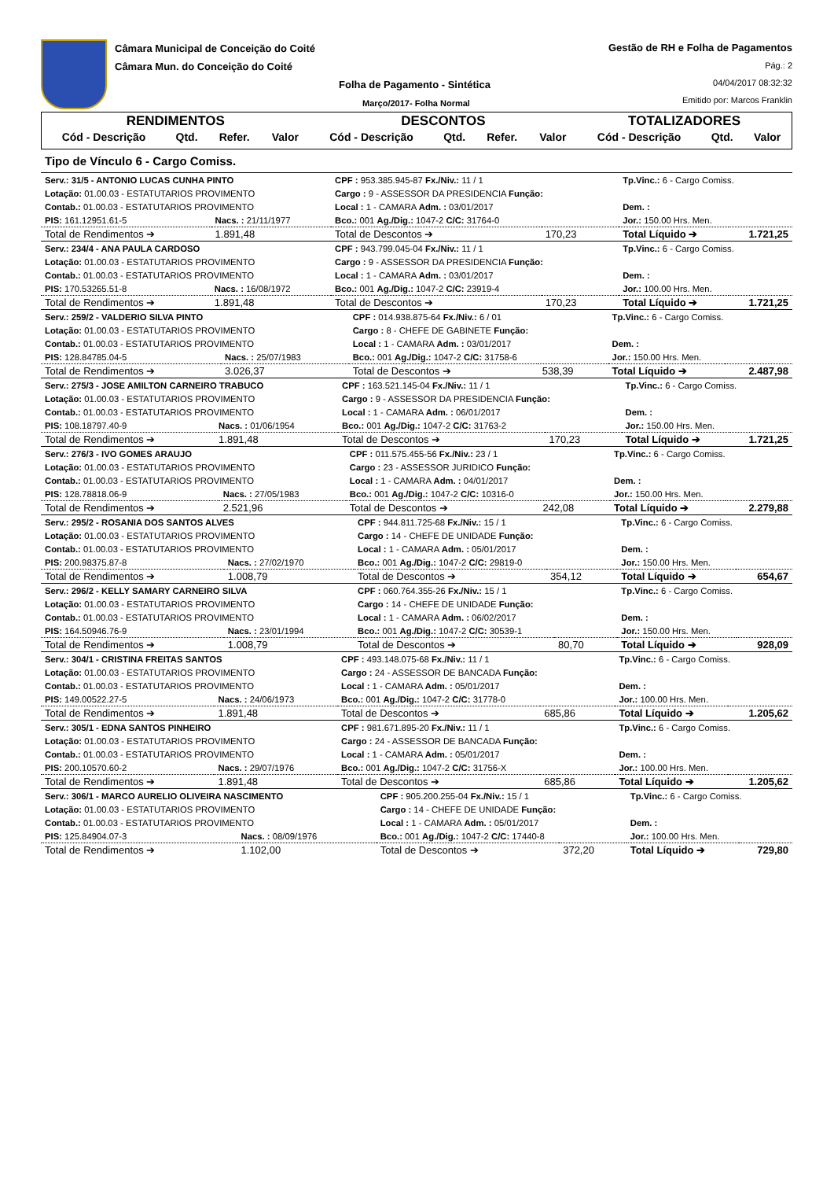Câmara Municipal de Conceição do Coité
Câmara Mun. do Conceição do Coité
Folha de Pagamento - Sintética
Março/2017- Folha Normal
Gestão de RH e Folha de Pagamentos
Pág.: 2
04/04/2017 08:32:32
Emitido por: Marcos Franklin
| RENDIMENTOS | | | | DESCONTOS | | | | TOTALIZADORES | | |
| --- | --- | --- | --- | --- | --- | --- | --- | --- | --- | --- |
| Cód - Descrição | Qtd. | Refer. | Valor | Cód - Descrição | Qtd. | Refer. | Valor | Cód - Descrição | Qtd. | Valor |
Tipo de Vínculo 6 - Cargo Comiss.
| Serv.: 31/5 - ANTONIO LUCAS CUNHA PINTO | | CPF : 953.385.945-87 Fx./Niv.: 11 / 1 | | Tp.Vinc.: 6 - Cargo Comiss. | |
| Lotação: 01.00.03 - ESTATUTARIOS PROVIMENTO | | Cargo : 9 - ASSESSOR DA PRESIDENCIA Função: | | | |
| Contab.: 01.00.03 - ESTATUTARIOS PROVIMENTO | | Local : 1 - CAMARA Adm. : 03/01/2017 | | Dem. : | |
| PIS: 161.12951.61-5 | Nacs. : 21/11/1977 | Bco.: 001 Ag./Dig.: 1047-2 C/C: 31764-0 | | Jor.: 150.00 Hrs. Men. | |
| Total de Rendimentos ➔ | 1.891,48 | Total de Descontos ➔ | 170,23 | Total Líquido ➔ | 1.721,25 |
| Serv.: 234/4 - ANA PAULA CARDOSO | | CPF : 943.799.045-04 Fx./Niv.: 11 / 1 | | Tp.Vinc.: 6 - Cargo Comiss. | |
| Lotação: 01.00.03 - ESTATUTARIOS PROVIMENTO | | Cargo : 9 - ASSESSOR DA PRESIDENCIA Função: | | | |
| Contab.: 01.00.03 - ESTATUTARIOS PROVIMENTO | | Local : 1 - CAMARA Adm. : 03/01/2017 | | Dem. : | |
| PIS: 170.53265.51-8 | Nacs. : 16/08/1972 | Bco.: 001 Ag./Dig.: 1047-2 C/C: 23919-4 | | Jor.: 100.00 Hrs. Men. | |
| Total de Rendimentos ➔ | 1.891,48 | Total de Descontos ➔ | 170,23 | Total Líquido ➔ | 1.721,25 |
| Serv.: 259/2 - VALDERIO SILVA PINTO | | CPF : 014.938.875-64 Fx./Niv.: 6 / 01 | | Tp.Vinc.: 6 - Cargo Comiss. | |
| Lotação: 01.00.03 - ESTATUTARIOS PROVIMENTO | | Cargo : 8 - CHEFE DE GABINETE Função: | | | |
| Contab.: 01.00.03 - ESTATUTARIOS PROVIMENTO | | Local : 1 - CAMARA Adm. : 03/01/2017 | | Dem. : | |
| PIS: 128.84785.04-5 | Nacs. : 25/07/1983 | Bco.: 001 Ag./Dig.: 1047-2 C/C: 31758-6 | | Jor.: 150.00 Hrs. Men. | |
| Total de Rendimentos ➔ | 3.026,37 | Total de Descontos ➔ | 538,39 | Total Líquido ➔ | 2.487,98 |
| Serv.: 275/3 - JOSE AMILTON CARNEIRO TRABUCO | | CPF : 163.521.145-04 Fx./Niv.: 11 / 1 | | Tp.Vinc.: 6 - Cargo Comiss. | |
| Lotação: 01.00.03 - ESTATUTARIOS PROVIMENTO | | Cargo : 9 - ASSESSOR DA PRESIDENCIA Função: | | | |
| Contab.: 01.00.03 - ESTATUTARIOS PROVIMENTO | | Local : 1 - CAMARA Adm. : 06/01/2017 | | Dem. : | |
| PIS: 108.18797.40-9 | Nacs. : 01/06/1954 | Bco.: 001 Ag./Dig.: 1047-2 C/C: 31763-2 | | Jor.: 150.00 Hrs. Men. | |
| Total de Rendimentos ➔ | 1.891,48 | Total de Descontos ➔ | 170,23 | Total Líquido ➔ | 1.721,25 |
| Serv.: 276/3 - IVO GOMES ARAUJO | | CPF : 011.575.455-56 Fx./Niv.: 23 / 1 | | Tp.Vinc.: 6 - Cargo Comiss. | |
| Lotação: 01.00.03 - ESTATUTARIOS PROVIMENTO | | Cargo : 23 - ASSESSOR JURIDICO Função: | | | |
| Contab.: 01.00.03 - ESTATUTARIOS PROVIMENTO | | Local : 1 - CAMARA Adm. : 04/01/2017 | | Dem. : | |
| PIS: 128.78818.06-9 | Nacs. : 27/05/1983 | Bco.: 001 Ag./Dig.: 1047-2 C/C: 10316-0 | | Jor.: 150.00 Hrs. Men. | |
| Total de Rendimentos ➔ | 2.521,96 | Total de Descontos ➔ | 242,08 | Total Líquido ➔ | 2.279,88 |
| Serv.: 295/2 - ROSANIA DOS SANTOS ALVES | | CPF : 944.811.725-68 Fx./Niv.: 15 / 1 | | Tp.Vinc.: 6 - Cargo Comiss. | |
| Lotação: 01.00.03 - ESTATUTARIOS PROVIMENTO | | Cargo : 14 - CHEFE DE UNIDADE Função: | | | |
| Contab.: 01.00.03 - ESTATUTARIOS PROVIMENTO | | Local : 1 - CAMARA Adm. : 05/01/2017 | | Dem. : | |
| PIS: 200.98375.87-8 | Nacs. : 27/02/1970 | Bco.: 001 Ag./Dig.: 1047-2 C/C: 29819-0 | | Jor.: 150.00 Hrs. Men. | |
| Total de Rendimentos ➔ | 1.008,79 | Total de Descontos ➔ | 354,12 | Total Líquido ➔ | 654,67 |
| Serv.: 296/2 - KELLY SAMARY CARNEIRO SILVA | | CPF : 060.764.355-26 Fx./Niv.: 15 / 1 | | Tp.Vinc.: 6 - Cargo Comiss. | |
| Lotação: 01.00.03 - ESTATUTARIOS PROVIMENTO | | Cargo : 14 - CHEFE DE UNIDADE Função: | | | |
| Contab.: 01.00.03 - ESTATUTARIOS PROVIMENTO | | Local : 1 - CAMARA Adm. : 06/02/2017 | | Dem. : | |
| PIS: 164.50946.76-9 | Nacs. : 23/01/1994 | Bco.: 001 Ag./Dig.: 1047-2 C/C: 30539-1 | | Jor.: 150.00 Hrs. Men. | |
| Total de Rendimentos ➔ | 1.008,79 | Total de Descontos ➔ | 80,70 | Total Líquido ➔ | 928,09 |
| Serv.: 304/1 - CRISTINA FREITAS SANTOS | | CPF : 493.148.075-68 Fx./Niv.: 11 / 1 | | Tp.Vinc.: 6 - Cargo Comiss. | |
| Lotação: 01.00.03 - ESTATUTARIOS PROVIMENTO | | Cargo : 24 - ASSESSOR DE BANCADA Função: | | | |
| Contab.: 01.00.03 - ESTATUTARIOS PROVIMENTO | | Local : 1 - CAMARA Adm. : 05/01/2017 | | Dem. : | |
| PIS: 149.00522.27-5 | Nacs. : 24/06/1973 | Bco.: 001 Ag./Dig.: 1047-2 C/C: 31778-0 | | Jor.: 100.00 Hrs. Men. | |
| Total de Rendimentos ➔ | 1.891,48 | Total de Descontos ➔ | 685,86 | Total Líquido ➔ | 1.205,62 |
| Serv.: 305/1 - EDNA SANTOS PINHEIRO | | CPF : 981.671.895-20 Fx./Niv.: 11 / 1 | | Tp.Vinc.: 6 - Cargo Comiss. | |
| Lotação: 01.00.03 - ESTATUTARIOS PROVIMENTO | | Cargo : 24 - ASSESSOR DE BANCADA Função: | | | |
| Contab.: 01.00.03 - ESTATUTARIOS PROVIMENTO | | Local : 1 - CAMARA Adm. : 05/01/2017 | | Dem. : | |
| PIS: 200.10570.60-2 | Nacs. : 29/07/1976 | Bco.: 001 Ag./Dig.: 1047-2 C/C: 31756-X | | Jor.: 100.00 Hrs. Men. | |
| Total de Rendimentos ➔ | 1.891,48 | Total de Descontos ➔ | 685,86 | Total Líquido ➔ | 1.205,62 |
| Serv.: 306/1 - MARCO AURELIO OLIVEIRA NASCIMENTO | | CPF : 905.200.255-04 Fx./Niv.: 15 / 1 | | Tp.Vinc.: 6 - Cargo Comiss. | |
| Lotação: 01.00.03 - ESTATUTARIOS PROVIMENTO | | Cargo : 14 - CHEFE DE UNIDADE Função: | | | |
| Contab.: 01.00.03 - ESTATUTARIOS PROVIMENTO | | Local : 1 - CAMARA Adm. : 05/01/2017 | | Dem. : | |
| PIS: 125.84904.07-3 | Nacs. : 08/09/1976 | Bco.: 001 Ag./Dig.: 1047-2 C/C: 17440-8 | | Jor.: 100.00 Hrs. Men. | |
| Total de Rendimentos ➔ | 1.102,00 | Total de Descontos ➔ | 372,20 | Total Líquido ➔ | 729,80 |